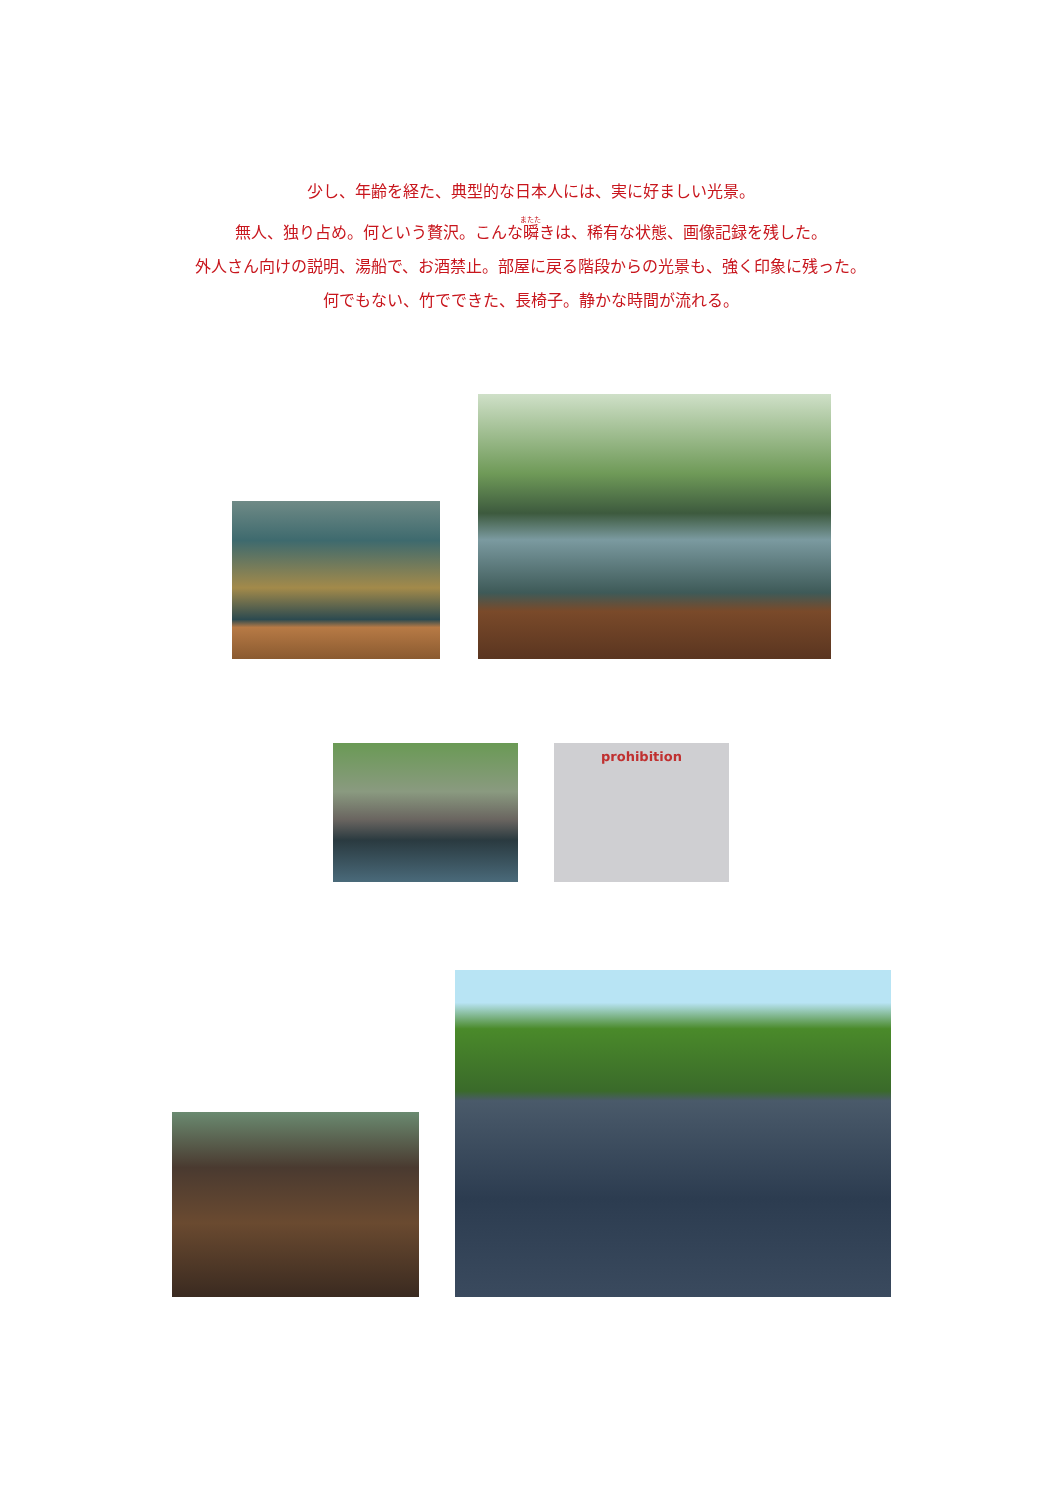少し、年齢を経た、典型的な日本人には、実に好ましい光景。
無人、独り占め。何という贅沢。こんな瞬きは、稀有な状態、画像記録を残した。
外人さん向けの説明、湯船で、お酒禁止。部屋に戻る階段からの光景も、強く印象に残った。
何でもない、竹でできた、長椅子。静かな時間が流れる。
prohibition